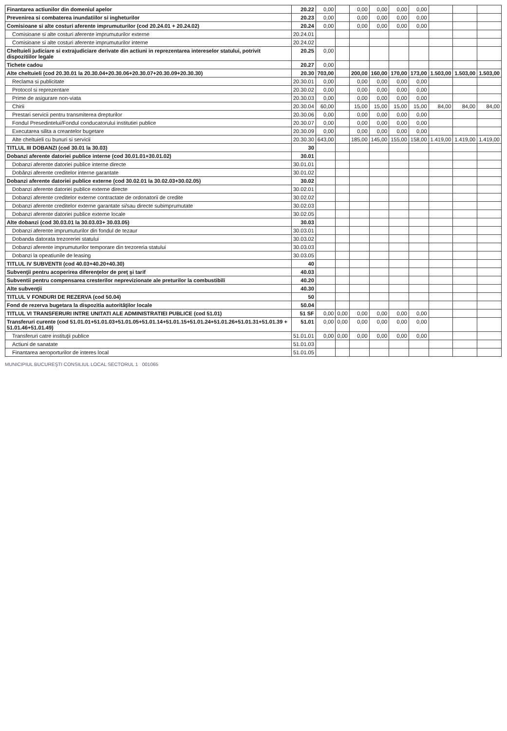| Finantarea actiunilor din domeniul apelor | 20.22 | 0,00 | | 0,00 | 0,00 | 0,00 | 0,00 | | | |
| Prevenirea si combaterea inundatiilor si inghetur​ilor | 20.23 | 0,00 | | 0,00 | 0,00 | 0,00 | 0,00 | | | |
| Comisioane si alte costuri aferente imprumuturilor (cod 20.24.01 + 20.24.02) | 20.24 | 0,00 | | 0,00 | 0,00 | 0,00 | 0,00 | | | |
| Comisioane si alte costuri aferente imprumuturilor externe | 20.24.01 | | | | | | | | | |
| Comisioane si alte costuri aferente imprumuturilor interne | 20.24.02 | | | | | | | | | |
| Cheltuieli judiciare si extrajudiciare derivate din actiuni in reprezentarea intereselor statului, potrivit dispozitiilor legale | 20.25 | 0,00 | | | | | | | | |
| Tichete cadou | 20.27 | 0,00 | | | | | | | | |
| Alte cheltuieli (cod 20.30.01 la 20.30.04+20.30.06+20.30.07+20.30.09+20.30.30) | 20.30 | 703,00 | | 200,00 | 160,00 | 170,00 | 173,00 | 1.503,00 | 1.503,00 | 1.503,00 |
| Reclama si publicitate | 20.30.01 | 0,00 | | 0,00 | 0,00 | 0,00 | 0,00 | | | |
| Protocol si reprezentare | 20.30.02 | 0,00 | | 0,00 | 0,00 | 0,00 | 0,00 | | | |
| Prime de asigurare non-viata | 20.30.03 | 0,00 | | 0,00 | 0,00 | 0,00 | 0,00 | | | |
| Chirii | 20.30.04 | 60,00 | | 15,00 | 15,00 | 15,00 | 15,00 | 84,00 | 84,00 | 84,00 |
| Prestari servicii pentru transmiterea drepturilor | 20.30.06 | 0,00 | | 0,00 | 0,00 | 0,00 | 0,00 | | | |
| Fondul Presedintelui/Fondul conducatorului institutiei publice | 20.30.07 | 0,00 | | 0,00 | 0,00 | 0,00 | 0,00 | | | |
| Executarea silita a creantelor bugetare | 20.30.09 | 0,00 | | 0,00 | 0,00 | 0,00 | 0,00 | | | |
| Alte cheltuieli cu bunuri si servicii | 20.30.30 | 643,00 | | 185,00 | 145,00 | 155,00 | 158,00 | 1.419,00 | 1.419,00 | 1.419,00 |
| TITLUL III DOBANZI (cod 30.01 la 30.03) | 30 | | | | | | | | | |
| Dobanzi aferente datoriei publice interne (cod 30.01.01+30.01.02) | 30.01 | | | | | | | | | |
| Dobanzi aferente datoriei publice interne directe | 30.01.01 | | | | | | | | | |
| Dobânzi aferente creditelor interne garantate | 30.01.02 | | | | | | | | | |
| Dobanzi aferente datoriei publice externe (cod 30.02.01 la 30.02.03+30.02.05) | 30.02 | | | | | | | | | |
| Dobanzi aferente datoriei publice externe directe | 30.02.01 | | | | | | | | | |
| Dobanzi aferente creditelor externe contractate de ordonatorii de credite | 30.02.02 | | | | | | | | | |
| Dobanzi aferente creditelor externe garantate si/sau directe subimprumutate | 30.02.03 | | | | | | | | | |
| Dobanzi aferente datoriei publice externe locale | 30.02.05 | | | | | | | | | |
| Alte dobanzi (cod 30.03.01 la 30.03.03+ 30.03.05) | 30.03 | | | | | | | | | |
| Dobanzi aferente imprumuturilor din fondul de tezaur | 30.03.01 | | | | | | | | | |
| Dobanda datorata trezoreriei statului | 30.03.02 | | | | | | | | | |
| Dobanzi aferente imprumuturilor temporare din trezoreria statului | 30.03.03 | | | | | | | | | |
| Dobanzi la opeatiunile de leasing | 30.03.05 | | | | | | | | | |
| TITLUL IV SUBVENTII (cod 40.03+40.20+40.30) | 40 | | | | | | | | | |
| Subvenţii pentru acoperirea diferenţelor de preţ şi tarif | 40.03 | | | | | | | | | |
| Subventii pentru compensarea cresterilor neprevizionate ale preturilor la combustibili | 40.20 | | | | | | | | | |
| Alte subvenţii | 40.30 | | | | | | | | | |
| TITLUL V FONDURI DE REZERVA (cod 50.04) | 50 | | | | | | | | | |
| Fond de rezerva bugetara la dispozitia autorităţilor locale | 50.04 | | | | | | | | | |
| TITLUL VI TRANSFERURI INTRE UNITATI ALE ADMINISTRATIEI PUBLICE (cod 51.01) | 51 SF | 0,00 | 0,00 | 0,00 | 0,00 | 0,00 | 0,00 | | | |
| Transferuri curente (cod 51.01.01+51.01.03+51.01.05+51.01.14+51.01.15+51.01.24+51.01.26+51.01.31+51.01.39 + 51.01.46+51.01.49) | 51.01 | 0,00 | 0,00 | 0,00 | 0,00 | 0,00 | 0,00 | | | |
| Transferuri catre instituţii publice | 51.01.01 | 0,00 | 0,00 | 0,00 | 0,00 | 0,00 | 0,00 | | | |
| Actiuni de sanatate | 51.01.03 | | | | | | | | | |
| Finantarea aeroporturilor de interes local | 51.01.05 | | | | | | | | | |
MUNICIPIUL BUCUREŞTI CONSILIUL LOCAL SECTORUL 1 001065